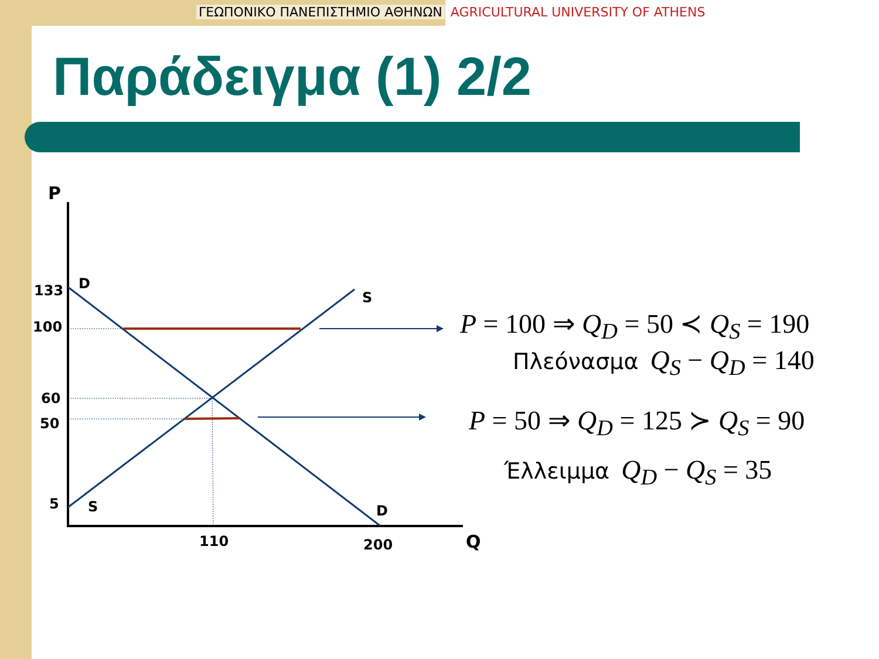ΓΕΩΠΟΝΙΚΟ ΠΑΝΕΠΙΣΤΗΜΙΟ ΑΘΗΝΩΝ AGRICULTURAL UNIVERSITY OF ATHENS
Παράδειγμα (1) 2/2
P
Q
133
100
60
50
5
D
S
S
D
110
200
P = 100 ⇒ Q<sub>D</sub> = 50 ≺ Q<sub>S</sub> = 190
Πλεόνασμα Q<sub>S</sub> − Q<sub>D</sub> = 140
P = 50 ⇒ Q<sub>D</sub> = 125 ≻ Q<sub>S</sub> = 90
Έλλειμμα Q<sub>D</sub> − Q<sub>S</sub> = 35